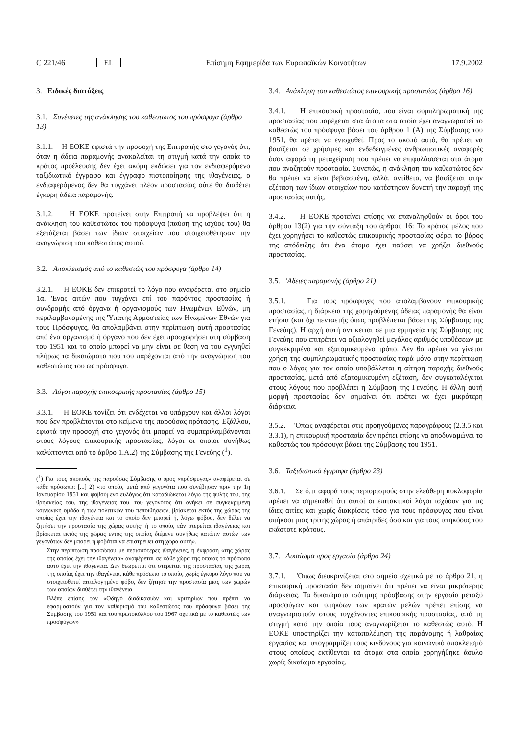C 221/46 EL Επίσημη Εφημερίδα των Ευρωπαϊκών Κοινοτήτων 17.9.2002
3. Ειδικές διατάξεις
3.1. Συνέπειες της ανάκλησης του καθεστώτος του πρόσφυγα (άρθρο 13)
3.1.1. Η ΕΟΚΕ εφιστά την προσοχή της Επιτροπής στο γεγονός ότι, όταν η άδεια παραμονής ανακαλείται τη στιγμή κατά την οποία το κράτος προέλευσης δεν έχει ακόμη εκδώσει για τον ενδιαφερόμενο ταξιδιωτικό έγγραφο και έγγραφο πιστοποίησης της ιθαγένειας, ο ενδιαφερόμενος δεν θα τυγχάνει πλέον προστασίας ούτε θα διαθέτει έγκυρη άδεια παραμονής.
3.1.2. Η ΕΟΚΕ προτείνει στην Επιτροπή να προβλέψει ότι η ανάκληση του καθεστώτος του πρόσφυγα (παύση της ισχύος του) θα εξετάζεται βάσει των ίδιων στοιχείων που στοιχειοθέτησαν την αναγνώριση του καθεστώτος αυτού.
3.2. Αποκλεισμός από το καθεστώς του πρόσφυγα (άρθρο 14)
3.2.1. Η ΕΟΚΕ δεν επικροτεί το λόγο που αναφέρεται στο σημείο 1α. 'Ενας αιτών που τυγχάνει επί του παρόντος προστασίας ή συνδρομής από όργανα ή οργανισμούς των Ηνωμένων Εθνών, μη περιλαμβανομένης της 'Υπατης Αρμοστείας των Ηνωμένων Εθνών για τους Πρόσφυγες, θα απολαμβάνει στην περίπτωση αυτή προστασίας από ένα οργανισμό ή όργανο που δεν έχει προσχωρήσει στη σύμβαση του 1951 και το οποίο μπορεί να μην είναι σε θέση να του εγγυηθεί πλήρως τα δικαιώματα που του παρέχονται από την αναγνώριση του καθεστώτος του ως πρόσφυγα.
3.3. Λόγοι παροχής επικουρικής προστασίας (άρθρο 15)
3.3.1. Η ΕΟΚΕ τονίζει ότι ενδέχεται να υπάρχουν και άλλοι λόγοι που δεν προβλέπονται στο κείμενο της παρούσας πρότασης. Εξάλλου, εφιστά την προσοχή στο γεγονός ότι μπορεί να συμπεριλαμβάνονται στους λόγους επικουρικής προστασίας, λόγοι οι οποίοι συνήθως καλύπτονται από το άρθρο 1.A.2) της Σύμβασης της Γενεύης (<sup>1</sup>).
(<sup>1</sup>) Για τους σκοπούς της παρούσας Σύμβασης ο όρος «πρόσφυγας» αναφέρεται σε κάθε πρόσωπο: [...] 2) «το οποίο, μετά από γεγονότα που συνέβησαν πριν την 1η Ιανουαρίου 1951 και φοβούμενο ευλόγως ότι καταδιώκεται λόγω της φυλής του, της θρησκείας του, της ιθαγένειάς του, του γεγονότος ότι ανήκει σε συγκεκριμένη κοινωνική ομάδα ή των πολιτικών του πεποιθήσεων, βρίσκεται εκτός της χώρας της οποίας έχει την ιθαγένεια και το οποίο δεν μπορεί ή, λόγω φόβου, δεν θέλει να ζητήσει την προστασία της χώρας αυτής· ή το οποίο, εάν στερείται ιθαγένειας και βρίσκεται εκτός της χώρας εντός της οποίας διέμενε συνήθως κατόπιν αυτών των γεγονότων δεν μπορεί ή φοβάται να επιστρέψει στη χώρα αυτή».
Στην περίπτωση προσώπου με περισσότερες ιθαγένειες, η έκφραση «της χώρας της οποίας έχει την ιθαγένεια» αναφέρεται σε κάθε χώρα της οποίας το πρόσωπο αυτό έχει την ιθαγένεια. Δεν θεωρείται ότι στερείται της προστασίας της χώρας της οποίας έχει την ιθαγένεια, κάθε πρόσωπο το οποίο, χωρίς έγκυρο λόγο που να στοιχειοθετεί αιτιολογημένο φόβο, δεν ζήτησε την προστασία μιας των χωρών των οποίων διαθέτει την ιθαγένεια.
Βλέπε επίσης τον «Οδηγό διαδικασιών και κριτηρίων που πρέπει να εφαρμοστούν για τον καθορισμό του καθεστώτος του πρόσφυγα βάσει της Σύμβασης του 1951 και του πρωτοκόλλου του 1967 σχετικά με το καθεστώς των προσφύγων»
3.4. Ανάκληση του καθεστώτος επικουρικής προστασίας (άρθρο 16)
3.4.1. Η επικουρική προστασία, που είναι συμπληρωματική της προστασίας που παρέχεται στα άτομα στα οποία έχει αναγνωριστεί το καθεστώς του πρόσφυγα βάσει του άρθρου 1 (A) της Σύμβασης του 1951, θα πρέπει να ενισχυθεί. Προς το σκοπό αυτό, θα πρέπει να βασίζεται σε χρήσιμες και ενδεδειγμένες ανθρωπιστικές αναφορές όσον αφορά τη μεταχείριση που πρέπει να επιφυλάσσεται στα άτομα που αναζητούν προστασία. Συνεπώς, η ανάκληση του καθεστώτος δεν θα πρέπει να είναι βεβιασμένη, αλλά, αντίθετα, να βασίζεται στην εξέταση των ίδιων στοιχείων που κατέστησαν δυνατή την παροχή της προστασίας αυτής.
3.4.2. Η ΕΟΚΕ προτείνει επίσης να επαναληφθούν οι όροι του άρθρου 13(2) για την σύνταξη του άρθρου 16: Το κράτος μέλος που έχει χορηγήσει το καθεστώς επικουρικής προστασίας φέρει το βάρος της απόδειξης ότι ένα άτομο έχει παύσει να χρήζει διεθνούς προστασίας.
3.5. 'Αδειες παραμονής (άρθρο 21)
3.5.1. Για τους πρόσφυγες που απολαμβάνουν επικουρικής προστασίας, η διάρκεια της χορηγούμενης άδειας παραμονής θα είναι ετήσια (και όχι πενταετής όπως προβλέπεται βάσει της Σύμβασης της Γενεύης). Η αρχή αυτή αντίκειται σε μια ερμηνεία της Σύμβασης της Γενεύης που επιτρέπει να αξιολογηθεί μεγάλος αριθμός υποθέσεων με συγκεκριμένο και εξατομικευμένο τρόπο. Δεν θα πρέπει να γίνεται χρήση της συμπληρωματικής προστασίας παρά μόνο στην περίπτωση που ο λόγος για τον οποίο υποβάλλεται η αίτηση παροχής διεθνούς προστασίας, μετά από εξατομικευμένη εξέταση, δεν συγκαταλέγεται στους λόγους που προβλέπει η Σύμβαση της Γενεύης. Η άλλη αυτή μορφή προστασίας δεν σημαίνει ότι πρέπει να έχει μικρότερη διάρκεια.
3.5.2. 'Οπως αναφέρεται στις προηγούμενες παραγράφους (2.3.5 και 3.3.1), η επικουρική προστασία δεν πρέπει επίσης να αποδυναμώνει το καθεστώς του πρόσφυγα βάσει της Σύμβασης του 1951.
3.6. Ταξιδιωτικά έγγραφα (άρθρο 23)
3.6.1. Σε ό,τι αφορά τους περιορισμούς στην ελεύθερη κυκλοφορία πρέπει να σημειωθεί ότι αυτοί οι επιτακτικοί λόγοι ισχύουν για τις ίδιες αιτίες και χωρίς διακρίσεις τόσο για τους πρόσφυγες που είναι υπήκοοι μιας τρίτης χώρας ή απάτριδες όσο και για τους υπηκόους του εκάστοτε κράτους.
3.7. Δικαίωμα προς εργασία (άρθρο 24)
3.7.1. 'Οπως διευκρινίζεται στο σημείο σχετικά με το άρθρο 21, η επικουρική προστασία δεν σημαίνει ότι πρέπει να είναι μικρότερης διάρκειας. Τα δικαιώματα ισότιμης πρόσβασης στην εργασία μεταξύ προσφύγων και υπηκόων των κρατών μελών πρέπει επίσης να αναγνωριστούν στους τυγχάνοντες επικουρικής προστασίας, από τη στιγμή κατά την οποία τους αναγνωρίζεται το καθεστώς αυτό. Η ΕΟΚΕ υποστηρίζει την καταπολέμηση της παράνομης ή λαθραίας εργασίας και υπογραμμίζει τους κινδύνους για κοινωνικό αποκλεισμό στους οποίους εκτίθενται τα άτομα στα οποία χορηγήθηκε άσυλο χωρίς δικαίωμα εργασίας.